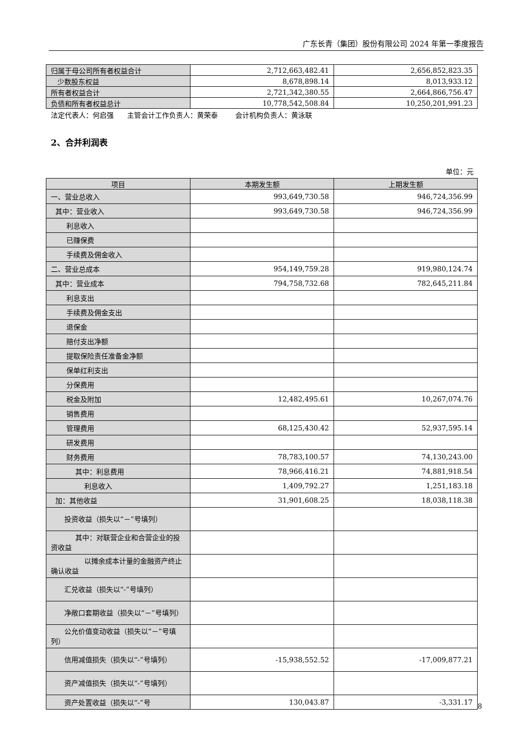广东长青（集团）股份有限公司 2024 年第一季度报告
| 归属于母公司所有者权益合计 | 2,712,663,482.41 | 2,656,852,823.35 |
| 少数股东权益 | 8,678,898.14 | 8,013,933.12 |
| 所有者权益合计 | 2,721,342,380.55 | 2,664,866,756.47 |
| 负债和所有者权益总计 | 10,778,542,508.84 | 10,250,201,991.23 |
法定代表人：何启强 主管会计工作负责人：黄荣泰 会计机构负责人：黄泳联
2、合并利润表
单位：元
| 项目 | 本期发生额 | 上期发生额 |
| --- | --- | --- |
| 一、营业总收入 | 993,649,730.58 | 946,724,356.99 |
| 其中：营业收入 | 993,649,730.58 | 946,724,356.99 |
| 利息收入 | | |
| 已赚保费 | | |
| 手续费及佣金收入 | | |
| 二、营业总成本 | 954,149,759.28 | 919,980,124.74 |
| 其中：营业成本 | 794,758,732.68 | 782,645,211.84 |
| 利息支出 | | |
| 手续费及佣金支出 | | |
| 退保金 | | |
| 赔付支出净额 | | |
| 提取保险责任准备金净额 | | |
| 保单红利支出 | | |
| 分保费用 | | |
| 税金及附加 | 12,482,495.61 | 10,267,074.76 |
| 销售费用 | | |
| 管理费用 | 68,125,430.42 | 52,937,595.14 |
| 研发费用 | | |
| 财务费用 | 78,783,100.57 | 74,130,243.00 |
| 其中：利息费用 | 78,966,416.21 | 74,881,918.54 |
| 利息收入 | 1,409,792.27 | 1,251,183.18 |
| 加：其他收益 | 31,901,608.25 | 18,038,118.38 |
| 投资收益（损失以“－”号填列） | | |
| 其中：对联营企业和合营企业的投资收益 | | |
| 以摊余成本计量的金融资产终止确认收益 | | |
| 汇兑收益（损失以“-”号填列） | | |
| 净敞口套期收益（损失以“－”号填列） | | |
| 公允价值变动收益（损失以“－”号填列） | | |
| 信用减值损失（损失以“-”号填列） | -15,938,552.52 | -17,009,877.21 |
| 资产减值损失（损失以“-”号填列） | | |
| 资产处置收益（损失以“-”号 | 130,043.87 | -3,331.17 |
8